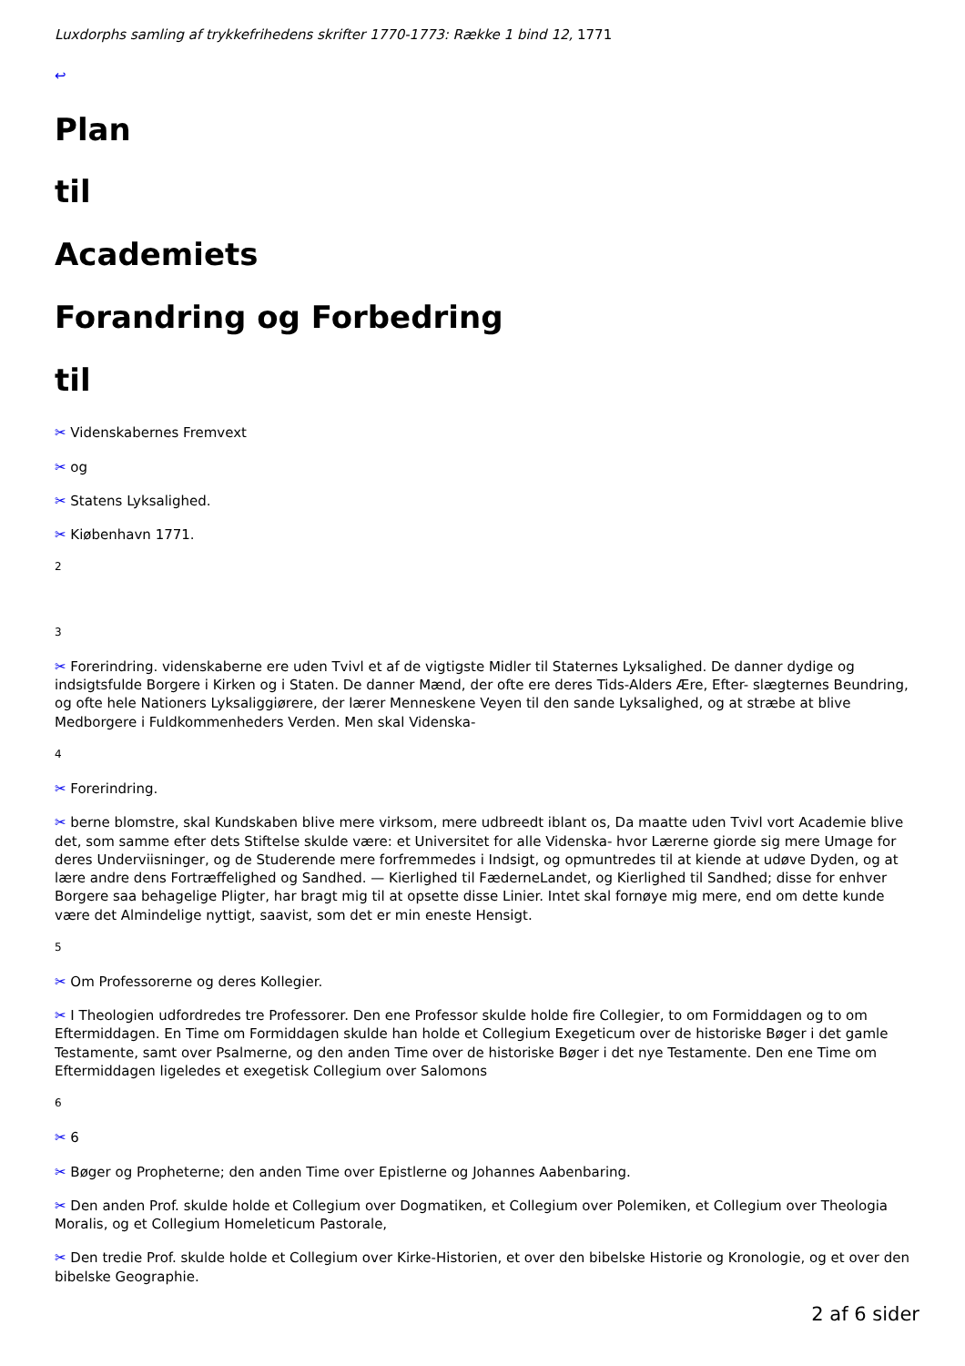Luxdorphs samling af trykkefrihedens skrifter 1770-1773: Række 1 bind 12, 1771
↩
Plan
til
Academiets
Forandring og Forbedring
til
✂ Videnskabernes Fremvext
✂ og
✂ Statens Lyksalighed.
✂ Kiøbenhavn 1771.
2
3
✂ Forerindring. videnskaberne ere uden Tvivl et af de vigtigste Midler til Staternes Lyksalighed. De danner dydige og indsigtsfulde Borgere i Kirken og i Staten. De danner Mænd, der ofte ere deres Tids-Alders Ære, Efter- slægternes Beundring, og ofte hele Nationers Lyksaliggiørere, der lærer Menneskene Veyen til den sande Lyksalighed, og at stræbe at blive Medborgere i Fuldkommenheders Verden. Men skal Videnska-
4
✂ Forerindring.
✂ berne blomstre, skal Kundskaben blive mere virksom, mere udbreedt iblant os, Da maatte uden Tvivl vort Academie blive det, som samme efter dets Stiftelse skulde være: et Universitet for alle Videnska- hvor Lærerne giorde sig mere Umage for deres Underviisninger, og de Studerende mere forfremmedes i Indsigt, og opmuntredes til at kiende at udøve Dyden, og at lære andre dens Fortræffelighed og Sandhed. — Kierlighed til FæderneLandet, og Kierlighed til Sandhed; disse for enhver Borgere saa behagelige Pligter, har bragt mig til at opsette disse Linier. Intet skal fornøye mig mere, end om dette kunde være det Almindelige nyttigt, saavist, som det er min eneste Hensigt.
5
✂ Om Professorerne og deres Kollegier.
✂ I Theologien udfordredes tre Professorer. Den ene Professor skulde holde fire Collegier, to om Formiddagen og to om Eftermiddagen. En Time om Formiddagen skulde han holde et Collegium Exegeticum over de historiske Bøger i det gamle Testamente, samt over Psalmerne, og den anden Time over de historiske Bøger i det nye Testamente. Den ene Time om Eftermiddagen ligeledes et exegetisk Collegium over Salomons
6
✂ 6
✂ Bøger og Propheterne; den anden Time over Epistlerne og Johannes Aabenbaring.
✂ Den anden Prof. skulde holde et Collegium over Dogmatiken, et Collegium over Polemiken, et Collegium over Theologia Moralis, og et Collegium Homeleticum Pastorale,
✂ Den tredie Prof. skulde holde et Collegium over Kirke-Historien, et over den bibelske Historie og Kronologie, og et over den bibelske Geographie.
2 af 6 sider